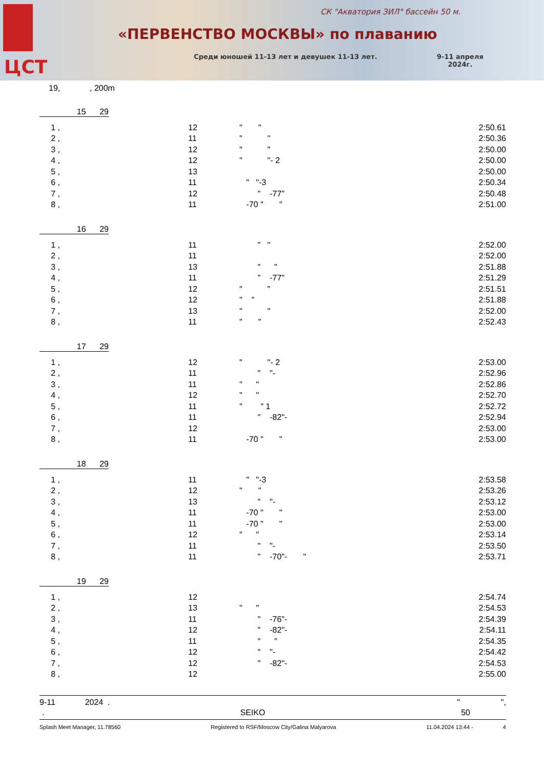ЦСТ
СК "Акватория ЗИЛ" бассейн 50 м.
«ПЕРВЕНСТВО МОСКВЫ» по плаванию
Среди юношей 11-13 лет и девушек 11-13 лет.
9-11 апреля
2024г.
19, , 200m
15 29
| 1 , | 12 | " " | 2:50.61 |
| 2 , | 11 | " " | 2:50.36 |
| 3 , | 12 | " " | 2:50.00 |
| 4 , | 12 | " "- 2 | 2:50.00 |
| 5 , | 13 | | 2:50.00 |
| 6 , | 11 | " "-3 | 2:50.34 |
| 7 , | 12 | " -77" | 2:50.48 |
| 8 , | 11 | -70 " " | 2:51.00 |
16 29
| 1 , | 11 | " " | 2:52.00 |
| 2 , | 11 | | 2:52.00 |
| 3 , | 13 | " " | 2:51.88 |
| 4 , | 11 | " -77" | 2:51.29 |
| 5 , | 12 | " " | 2:51.51 |
| 6 , | 12 | " " | 2:51.88 |
| 7 , | 13 | " " | 2:52.00 |
| 8 , | 11 | " " | 2:52.43 |
17 29
| 1 , | 12 | " "- 2 | 2:53.00 |
| 2 , | 11 | " "- | 2:52.96 |
| 3 , | 11 | " " | 2:52.86 |
| 4 , | 12 | " " | 2:52.70 |
| 5 , | 11 | " " 1 | 2:52.72 |
| 6 , | 11 | " -82"- | 2:52.94 |
| 7 , | 12 | | 2:53.00 |
| 8 , | 11 | -70 " " | 2:53.00 |
18 29
| 1 , | 11 | " "-3 | 2:53.58 |
| 2 , | 12 | " " | 2:53.26 |
| 3 , | 13 | " "- | 2:53.12 |
| 4 , | 11 | -70 " " | 2:53.00 |
| 5 , | 11 | -70 " " | 2:53.00 |
| 6 , | 12 | " " | 2:53.14 |
| 7 , | 11 | " "- | 2:53.50 |
| 8 , | 11 | " -70"- " | 2:53.71 |
19 29
| 1 , | 12 | | 2:54.74 |
| 2 , | 13 | " " | 2:54.53 |
| 3 , | 11 | " -76"- | 2:54.39 |
| 4 , | 12 | " -82"- | 2:54.11 |
| 5 , | 11 | " " | 2:54.35 |
| 6 , | 12 | " "- | 2:54.42 |
| 7 , | 12 | " -82"- | 2:54.53 |
| 8 , | 12 | | 2:55.00 |
9-11 2024 . " ",
. SEIKO 50
Splash Meet Manager, 11.78560 Registered to RSF/Moscow City/Galina Malyarova 11.04.2024 13:44 - 4